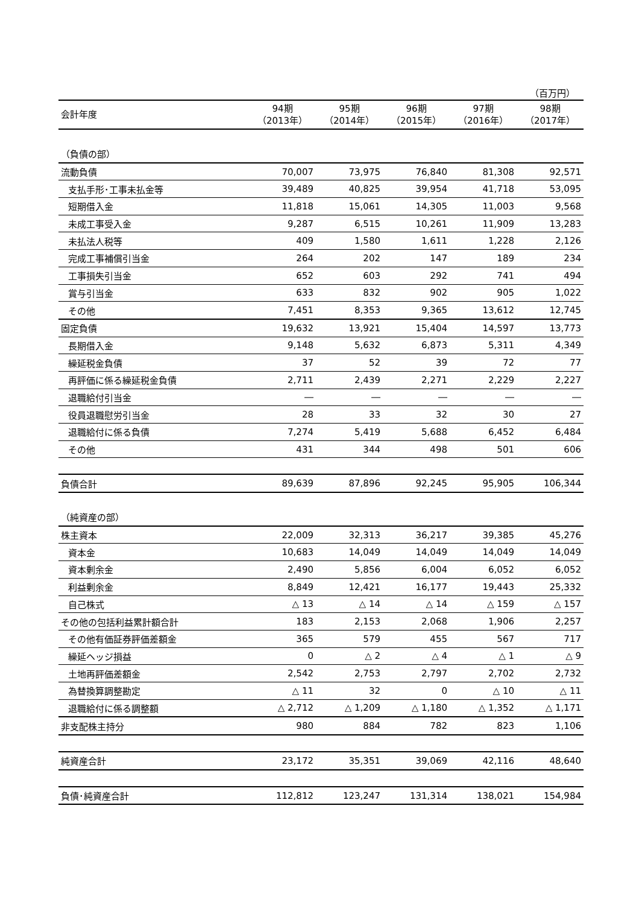（百万円）
| 会計年度 | 94期 （2013年） | 95期 （2014年） | 96期 （2015年） | 97期 （2016年） | 98期 （2017年） |
| --- | --- | --- | --- | --- | --- |
| （負債の部） | | | | | |
| 流動負債 | 70,007 | 73,975 | 76,840 | 81,308 | 92,571 |
| 支払手形･工事未払金等 | 39,489 | 40,825 | 39,954 | 41,718 | 53,095 |
| 短期借入金 | 11,818 | 15,061 | 14,305 | 11,003 | 9,568 |
| 未成工事受入金 | 9,287 | 6,515 | 10,261 | 11,909 | 13,283 |
| 未払法人税等 | 409 | 1,580 | 1,611 | 1,228 | 2,126 |
| 完成工事補償引当金 | 264 | 202 | 147 | 189 | 234 |
| 工事損失引当金 | 652 | 603 | 292 | 741 | 494 |
| 賞与引当金 | 633 | 832 | 902 | 905 | 1,022 |
| その他 | 7,451 | 8,353 | 9,365 | 13,612 | 12,745 |
| 固定負債 | 19,632 | 13,921 | 15,404 | 14,597 | 13,773 |
| 長期借入金 | 9,148 | 5,632 | 6,873 | 5,311 | 4,349 |
| 繰延税金負債 | 37 | 52 | 39 | 72 | 77 |
| 再評価に係る繰延税金負債 | 2,711 | 2,439 | 2,271 | 2,229 | 2,227 |
| 退職給付引当金 | ― | ― | ― | ― | ― |
| 役員退職慰労引当金 | 28 | 33 | 32 | 30 | 27 |
| 退職給付に係る負債 | 7,274 | 5,419 | 5,688 | 6,452 | 6,484 |
| その他 | 431 | 344 | 498 | 501 | 606 |
| 負債合計 | 89,639 | 87,896 | 92,245 | 95,905 | 106,344 |
| （純資産の部） | | | | | |
| 株主資本 | 22,009 | 32,313 | 36,217 | 39,385 | 45,276 |
| 資本金 | 10,683 | 14,049 | 14,049 | 14,049 | 14,049 |
| 資本剰余金 | 2,490 | 5,856 | 6,004 | 6,052 | 6,052 |
| 利益剰余金 | 8,849 | 12,421 | 16,177 | 19,443 | 25,332 |
| 自己株式 | △ 13 | △ 14 | △ 14 | △ 159 | △ 157 |
| その他の包括利益累計額合計 | 183 | 2,153 | 2,068 | 1,906 | 2,257 |
| その他有価証券評価差額金 | 365 | 579 | 455 | 567 | 717 |
| 繰延ヘッジ損益 | 0 | △ 2 | △ 4 | △ 1 | △ 9 |
| 土地再評価差額金 | 2,542 | 2,753 | 2,797 | 2,702 | 2,732 |
| 為替換算調整勘定 | △ 11 | 32 | 0 | △ 10 | △ 11 |
| 退職給付に係る調整額 | △ 2,712 | △ 1,209 | △ 1,180 | △ 1,352 | △ 1,171 |
| 非支配株主持分 | 980 | 884 | 782 | 823 | 1,106 |
| 純資産合計 | 23,172 | 35,351 | 39,069 | 42,116 | 48,640 |
| 負債･純資産合計 | 112,812 | 123,247 | 131,314 | 138,021 | 154,984 |